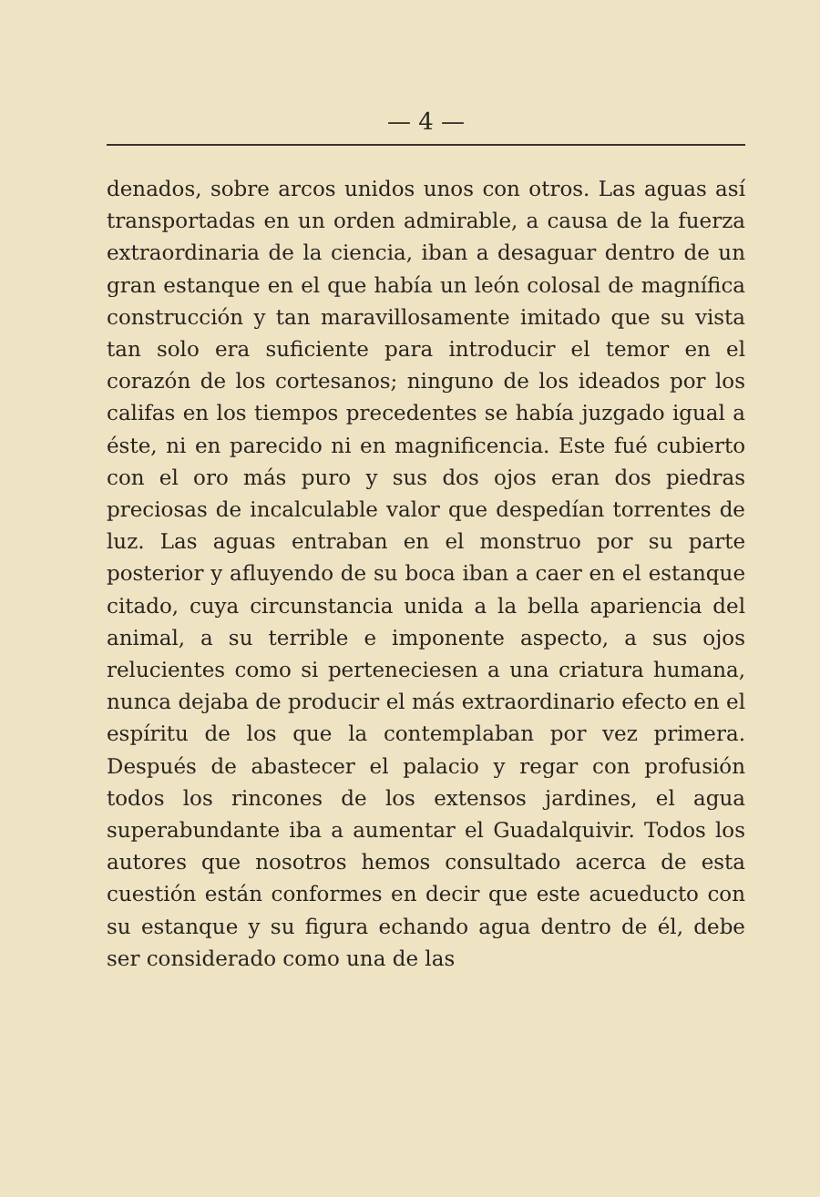— 4 —
denados, sobre arcos unidos unos con otros. Las aguas así transportadas en un orden admirable, a causa de la fuerza extraordinaria de la ciencia, iban a desaguar dentro de un gran estanque en el que había un león colosal de magnífica construcción y tan maravillosamente imitado que su vista tan solo era suficiente para introducir el temor en el corazón de los cortesanos; ninguno de los ideados por los califas en los tiempos precedentes se había juzgado igual a éste, ni en parecido ni en magnificencia. Este fué cubierto con el oro más puro y sus dos ojos eran dos piedras preciosas de incalculable valor que despedían torrentes de luz. Las aguas entraban en el monstruo por su parte posterior y afluyendo de su boca iban a caer en el estanque citado, cuya circunstancia unida a la bella apariencia del animal, a su terrible e imponente aspecto, a sus ojos relucientes como si perteneciesen a una criatura humana, nunca dejaba de producir el más extraordinario efecto en el espíritu de los que la contemplaban por vez primera. Después de abastecer el palacio y regar con profusión todos los rincones de los extensos jardines, el agua superabundante iba a aumentar el Guadalquivir. Todos los autores que nosotros hemos consultado acerca de esta cuestión están conformes en decir que este acueducto con su estanque y su figura echando agua dentro de él, debe ser considerado como una de las